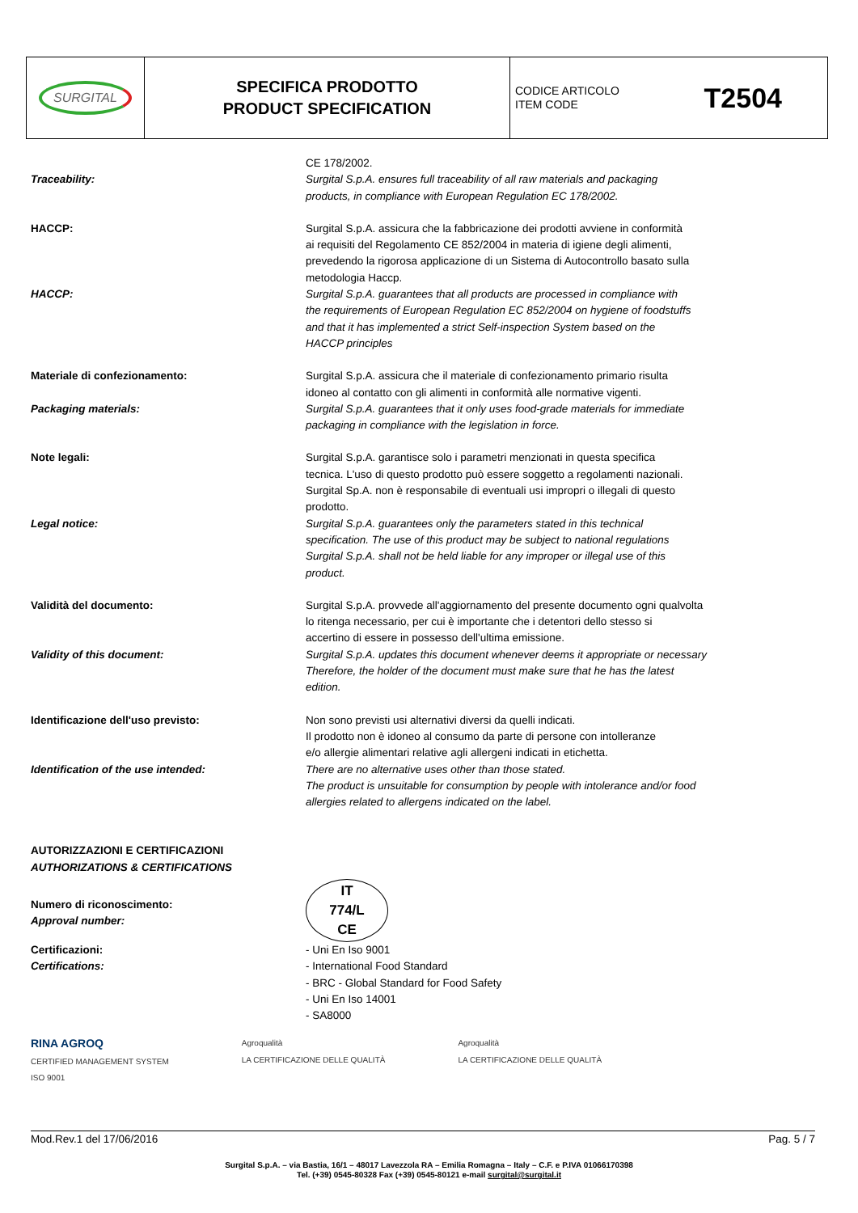| SURGITAL | SPECIFICA PRODOTTO PRODUCT SPECIFICATION | CODICE ARTICOLO ITEM CODE T2504 |
CE 178/2002.
Traceability: Surgital S.p.A. ensures full traceability of all raw materials and packaging
products, in compliance with European Regulation EC 178/2002.
HACCP: Surgital S.p.A. assicura che la fabbricazione dei prodotti avviene in conformità
ai requisiti del Regolamento CE 852/2004 in materia di igiene degli alimenti,
prevedendo la rigorosa applicazione di un Sistema di Autocontrollo basato sulla
metodologia Haccp.
HACCP: Surgital S.p.A. guarantees that all products are processed in compliance with
the requirements of European Regulation EC 852/2004 on hygiene of foodstuffs
and that it has implemented a strict Self-inspection System based on the
HACCP principles
Materiale di confezionamento: Surgital S.p.A. assicura che il materiale di confezionamento primario risulta
idoneo al contatto con gli alimenti in conformità alle normative vigenti.
Packaging materials: Surgital S.p.A. guarantees that it only uses food-grade materials for immediate
packaging in compliance with the legislation in force.
Note legali: Surgital S.p.A. garantisce solo i parametri menzionati in questa specifica
tecnica. L'uso di questo prodotto può essere soggetto a regolamenti nazionali.
Surgital Sp.A. non è responsabile di eventuali usi impropri o illegali di questo
prodotto.
Legal notice: Surgital S.p.A. guarantees only the parameters stated in this technical
specification. The use of this product may be subject to national regulations
Surgital S.p.A. shall not be held liable for any improper or illegal use of this
product.
Validità del documento: Surgital S.p.A. provvede all'aggiornamento del presente documento ogni qualvolta
lo ritenga necessario, per cui è importante che i detentori dello stesso si
accertino di essere in possesso dell'ultima emissione.
Validity of this document: Surgital S.p.A. updates this document whenever deems it appropriate or necessary
Therefore, the holder of the document must make sure that he has the latest
edition.
Identificazione dell'uso previsto: Non sono previsti usi alternativi diversi da quelli indicati.
Il prodotto non è idoneo al consumo da parte di persone con intolleranze
e/o allergie alimentari relative agli allergeni indicati in etichetta.
Identification of the use intended: There are no alternative uses other than those stated.
The product is unsuitable for consumption by people with intolerance and/or food
allergies related to allergens indicated on the label.
AUTORIZZAZIONI E CERTIFICAZIONI
AUTHORIZATIONS & CERTIFICATIONS
Numero di riconoscimento:
Approval number:
IT
774/L
CE
Certificazioni:
Certifications:
- Uni En Iso 9001
- International Food Standard
- BRC - Global Standard for Food Safety
- Uni En Iso 14001
- SA8000
RINA AGROQ
CERTIFIED MANAGEMENT SYSTEM
ISO 9001 Agroqualità
LA CERTIFICAZIONE DELLE QUALITÀ Agroqualità
LA CERTIFICAZIONE DELLE QUALITÀ
Mod.Rev.1 del 17/06/2016 Pag. 5 / 7
Surgital S.p.A. – via Bastia, 16/1 – 48017 Lavezzola RA – Emilia Romagna – Italy – C.F. e P.IVA 01066170398
Tel. (+39) 0545-80328 Fax (+39) 0545-80121 e-mail surgital@surgital.it